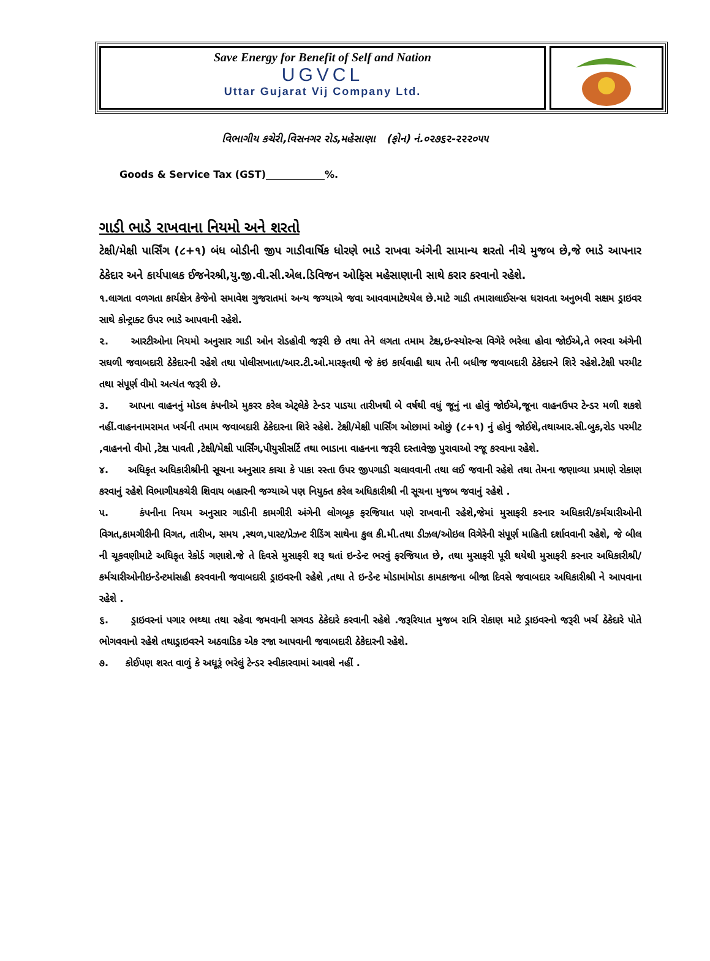Save Energy for Benefit of Self and Nation
UGVCL
Uttar Gujarat Vij Company Ltd.
વિભાગીય કચેરી,વિસનગર રોડ,મહેસાણા (ફોન) નં.૦૨૭૬૨-૨૨૨૦૫૫
Goods & Service Tax (GST)____________%.
ગાડી ભાડે રાખવાના નિયમો અને શરતો
ટેક્ષી/મેક્ષી પાર્સિંગ (૮+૧) બંધ બોડીની જીપ ગાડીવાર્ષિક ધોરણે ભાડે રાખવા અંગેની સામાન્ય શરતો નીચે મુજબ છે,જે ભાડે આપનાર ઠેકેદાર અને કાર્યપાલક ઈજનેરશ્રી,યુ.જી.વી.સી.એલ.ડિવિજન ઓફિસ મહેસાણાની સાથે કરાર કરવાનો રહેશે.
૧.લાગતા વળગતા કાર્યક્ષેત્ર કેજેનો સમાવેશ ગુજરાતમાં અન્ય જગ્યાએ જવા આવવામાટેથયેલ છે.માટે ગાડી તમારાલાઈસન્સ ધરાવતા અનુભવી સક્ષમ ડ્રાઇવર સાથે કોન્ટ્રાક્ટ ઉપર ભાડે આપવાની રહેશે.
૨. આરટીઓના નિયમો અનુસાર ગાડી ઓન રોડહોવી જરૂરી છે તથા તેને લગતા તમામ ટેક્ષ,ઇન્સ્યોરન્સ વિગેરે ભરેલા હોવા જોઈએ,તે ભરવા અંગેની સઘળી જવાબદારી ઠેકેદારની રહેશે તથા પોલીસખાતા/આર.ટી.ઓ.મારફતથી જે કંઇ કાર્યવાહી થાય તેની બધીજ જવાબદારી ઠેકેદારને શિરે રહેશે.ટેક્ષી પરમીટ તથા સંપૂર્ણ વીમો અત્યંત જરૂરી છે.
૩. આપના વાહનનું મોડલ કંપનીએ મુકરર કરેલ એટ્લેકે ટેન્ડર પાડયા તારીખથી બે વર્ષથી વધું જૂનું ના હોવું જોઈએ,જૂના વાહનઉપર ટેન્ડર મળી શકશે નહીં.વાહનનામરામત ખર્ચની તમામ જવાબદારી ઠેકેદારના શિરે રહેશે. ટેક્ષી/મેક્ષી પાર્સિંગ ઓછામાં ઓછું (૮+૧) નું હોવું જોઈશે,તથાઆર.સી.બુક,રોડ પરમીટ ,વાહનનો વીમો ,ટેક્ષ પાવતી ,ટેક્ષી/મેક્ષી પાર્સિંગ,પીયુસીસર્ટિ તથા ભાડાના વાહનના જરૂરી દસ્તાવેજી પુરાવાઓ રજૂ કરવાના રહેશે.
૪. અધિકૃત અધિકારીશ્રીની સૂચના અનુસાર કાચા કે પાકા રસ્તા ઉપર જીપગાડી ચલાવવાની તથા લઈ જવાની રહેશે તથા તેમના જણાવ્યા પ્રમાણે રોકાણ કરવાનું રહેશે વિભાગીયકચેરી શિવાય બહારની જગ્યાએ પણ નિયુક્ત કરેલ અધિકારીશ્રી ની સૂચના મુજબ જવાનું રહેશે .
૫. કંપનીના નિયમ અનુસાર ગાડીની કામગીરી અંગેની લોગબૂક ફરજિયાત પણે રાખવાની રહેશે,જેમાં મુસાફરી કરનાર અધિકારી/કર્મચારીઓની વિગત,કામગીરીની વિગત, તારીખ, સમય ,સ્થળ,પાસ્ટ/પ્રેઝન્ટ રીડિંગ સાથેના કુલ કી.મી.તથા ડીઝલ/ઓઇલ વિગેરેની સંપૂર્ણ માહિતી દર્શાવવાની રહેશે, જે બીલ ની ચૂકવણીમાટે અધિકૃત રેકોર્ડ ગણાશે.જે તે દિવસે મુસાફરી શરૂ થતાં ઇન્ડેન્ટ ભરવું ફરજિયાત છે, તથા મુસાફરી પૂરી થયેથી મુસાફરી કરનાર અધિકારીશ્રી/કર્મચારીઓનીઇન્ડેન્ટમાંસહી કરવવાની જવાબદારી ડ્રાઇવરની રહેશે ,તથા તે ઇન્ડેન્ટ મોડામાંમોડા કામકાજના બીજા દિવસે જવાબદાર અધિકારીશ્રી ને આપવાના રહેશે .
૬. ડ્રાઇવરનાં પગાર ભથ્થા તથા રહેવા જમવાની સગવડ ઠેકેદારે કરવાની રહેશે .જરૂરિયાત મુજબ રાત્રિ રોકાણ માટે ડ્રાઇવરનો જરૂરી ખર્ચ ઠેકેદારે પોતે ભોગવવાનો રહેશે તથાડ્રાઇવરને અઠવાડિક એક રજા આપવાની જવાબદારી ઠેકેદારની રહેશે.
૭. કોઈપણ શરત વાળું કે અધૂરૂં ભરેલું ટેન્ડર સ્વીકારવામાં આવશે નહીં .